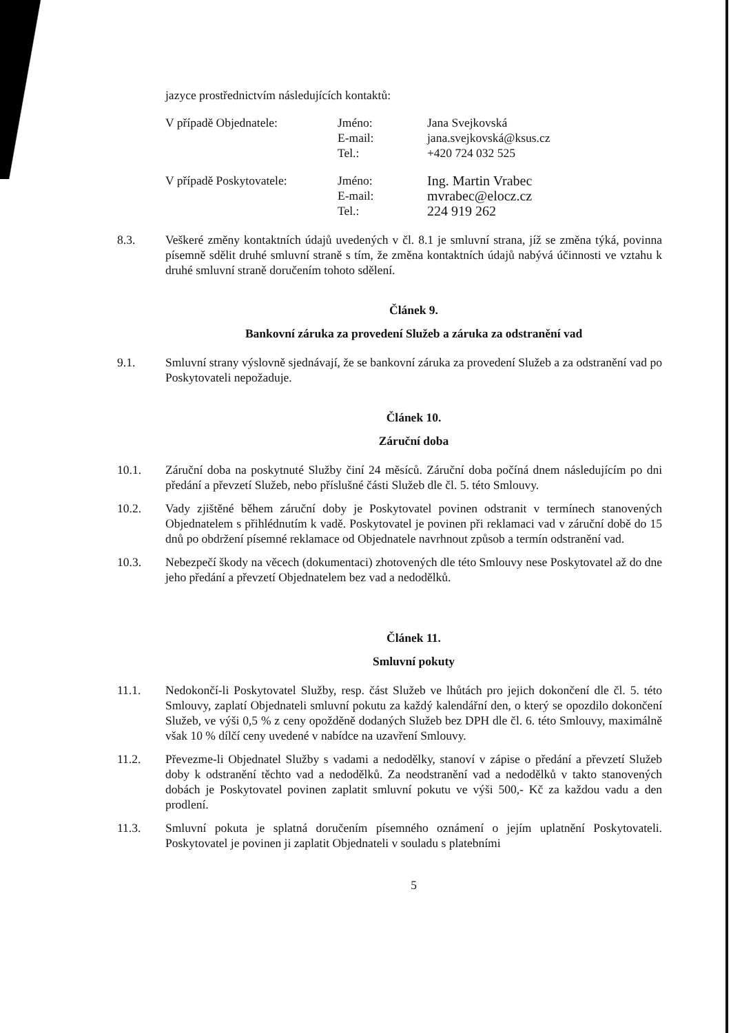jazyce prostřednictvím následujících kontaktů:
V případě Objednatele:
Jméno:
Jana Svejkovská
E-mail:
jana.svejkovská@ksus.cz
Tel.:
+420 724 032 525
V případě Poskytovatele:
Jméno:
Ing. Martin Vrabec
E-mail:
mvrabec@elocz.cz
Tel.:
224 919 262
8.3. Veškeré změny kontaktních údajů uvedených v čl. 8.1 je smluvní strana, jíž se změna týká, povinna písemně sdělit druhé smluvní straně s tím, že změna kontaktních údajů nabývá účinnosti ve vztahu k druhé smluvní straně doručením tohoto sdělení.
Článek 9.
Bankovní záruka za provedení Služeb a záruka za odstranění vad
9.1. Smluvní strany výslovně sjednávají, že se bankovní záruka za provedení Služeb a za odstranění vad po Poskytovateli nepožaduje.
Článek 10.
Záruční doba
10.1. Záruční doba na poskytnuté Služby činí 24 měsíců. Záruční doba počíná dnem následujícím po dni předání a převzetí Služeb, nebo příslušné části Služeb dle čl. 5. této Smlouvy.
10.2. Vady zjištěné během záruční doby je Poskytovatel povinen odstranit v termínech stanovených Objednatelem s přihlédnutím k vadě. Poskytovatel je povinen při reklamaci vad v záruční době do 15 dnů po obdržení písemné reklamace od Objednatele navrhnout způsob a termín odstranění vad.
10.3. Nebezpečí škody na věcech (dokumentaci) zhotovených dle této Smlouvy nese Poskytovatel až do dne jeho předání a převzetí Objednatelem bez vad a nedodělků.
Článek 11.
Smluvní pokuty
11.1. Nedokončí-li Poskytovatel Služby, resp. část Služeb ve lhůtách pro jejich dokončení dle čl. 5. této Smlouvy, zaplatí Objednateli smluvní pokutu za každý kalendářní den, o který se opozdilo dokončení Služeb, ve výši 0,5 % z ceny opožděně dodaných Služeb bez DPH dle čl. 6. této Smlouvy, maximálně však 10 % dílčí ceny uvedené v nabídce na uzavření Smlouvy.
11.2. Převezme-li Objednatel Služby s vadami a nedodělky, stanoví v zápise o předání a převzetí Služeb doby k odstranění těchto vad a nedodělků. Za neodstranění vad a nedodělků v takto stanovených dobách je Poskytovatel povinen zaplatit smluvní pokutu ve výši 500,- Kč za každou vadu a den prodlení.
11.3. Smluvní pokuta je splatná doručením písemného oznámení o jejím uplatnění Poskytovateli. Poskytovatel je povinen ji zaplatit Objednateli v souladu s platebními
5